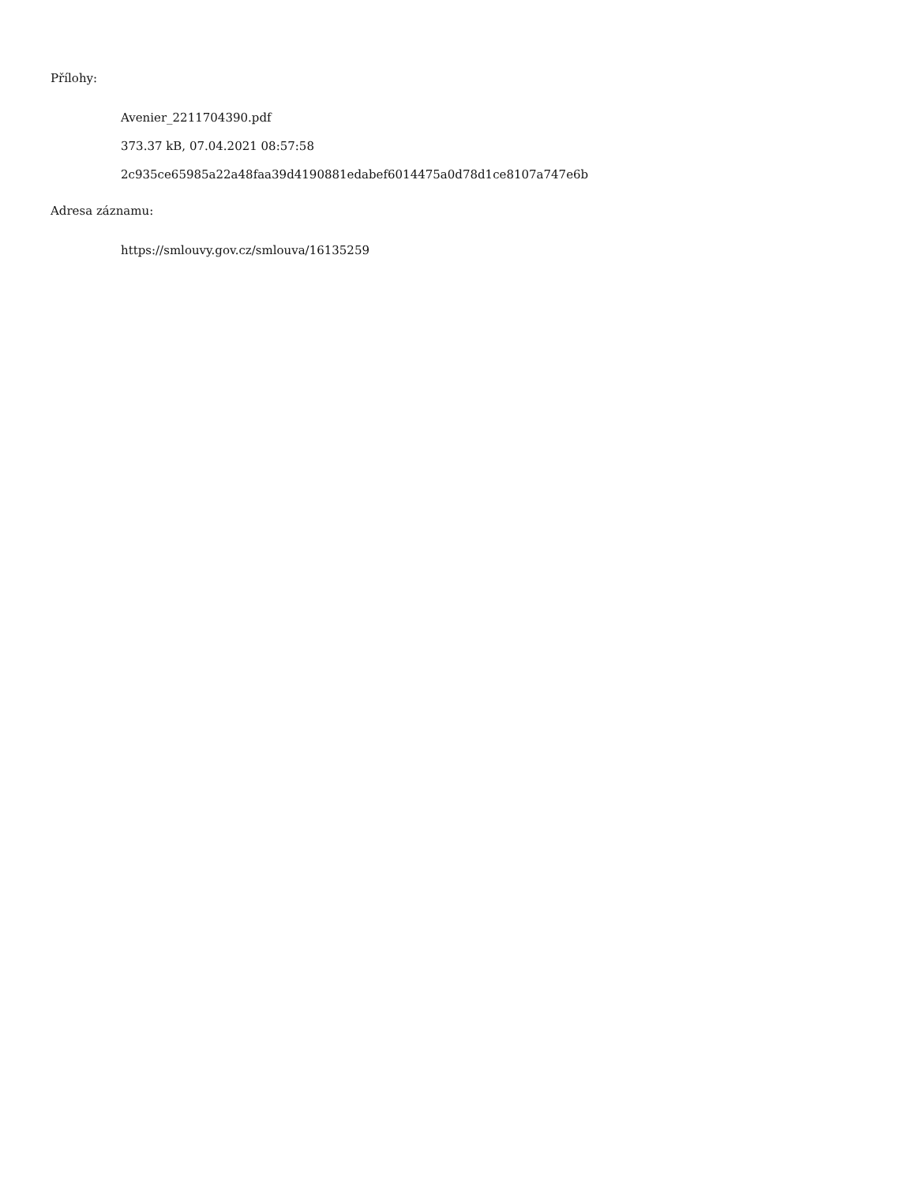Přílohy:
Avenier_2211704390.pdf
373.37 kB, 07.04.2021 08:57:58
2c935ce65985a22a48faa39d4190881edabef6014475a0d78d1ce8107a747e6b
Adresa záznamu:
https://smlouvy.gov.cz/smlouva/16135259